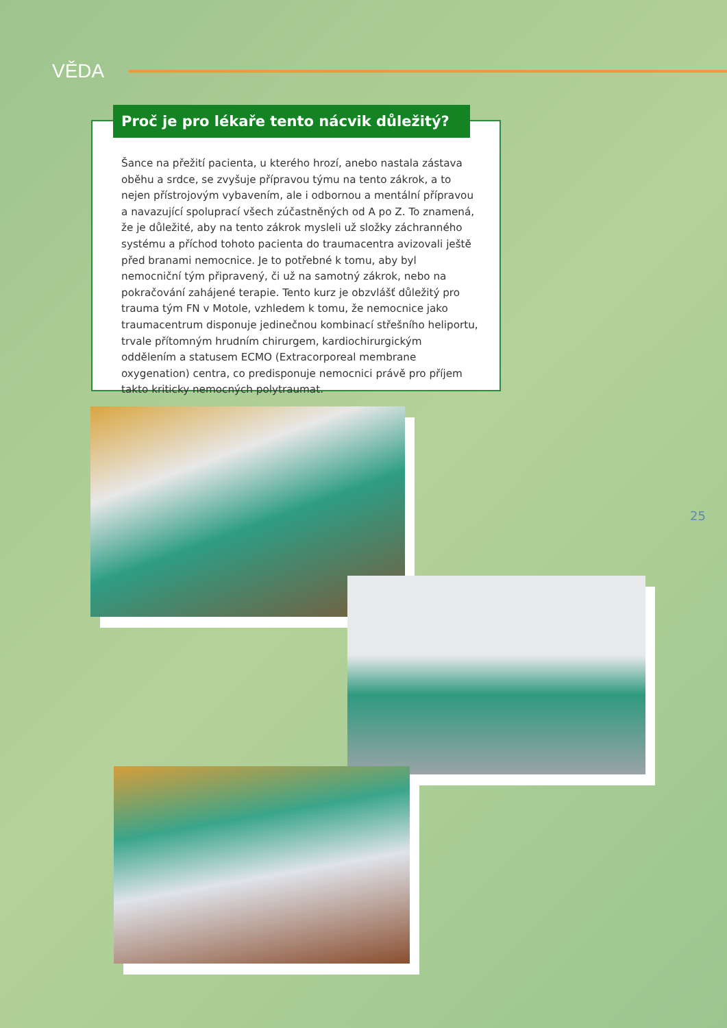VĚDA
Proč je pro lékaře tento nácvik důležitý?
Šance na přežití pacienta, u kterého hrozí, anebo nastala zástava oběhu a srdce, se zvyšuje přípravou týmu na tento zákrok, a to nejen přístrojovým vybavením, ale i odbornou a mentální přípravou a navazující spoluprací všech zúčastněných od A po Z. To znamená, že je důležité, aby na tento zákrok mysleli už složky záchranného systému a příchod tohoto pacienta do traumacentra avizovali ještě před branami nemocnice. Je to potřebné k tomu, aby byl nemocniční tým připravený, či už na samotný zákrok, nebo na pokračování zahájené terapie. Tento kurz je obzvlášť důležitý pro trauma tým FN v Motole, vzhledem k tomu, že nemocnice jako traumacentrum disponuje jedinečnou kombinací střešního heliportu, trvale přítomným hrudním chirurgem, kardiochirurgickým oddělením a statusem ECMO (Extracorporeal membrane oxygenation) centra, co predisponuje nemocnici právě pro příjem takto kriticky nemocných polytraumat.
25